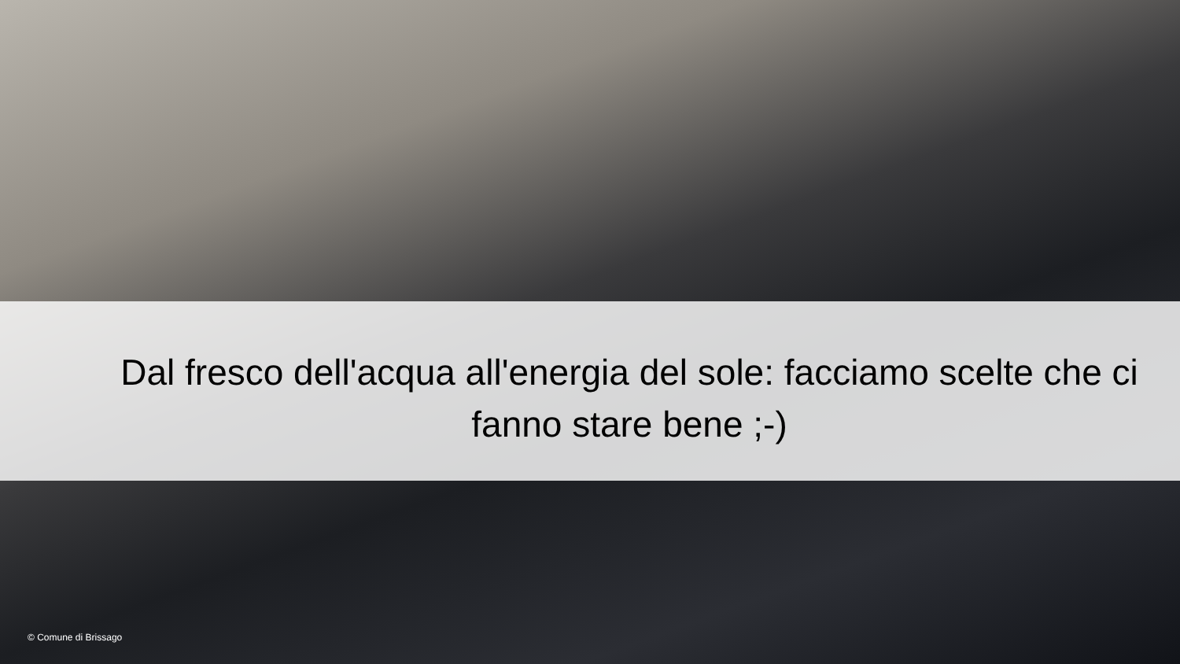Dal fresco dell'acqua all'energia del sole: facciamo scelte che ci fanno stare bene ;-)
© Comune di Brissago